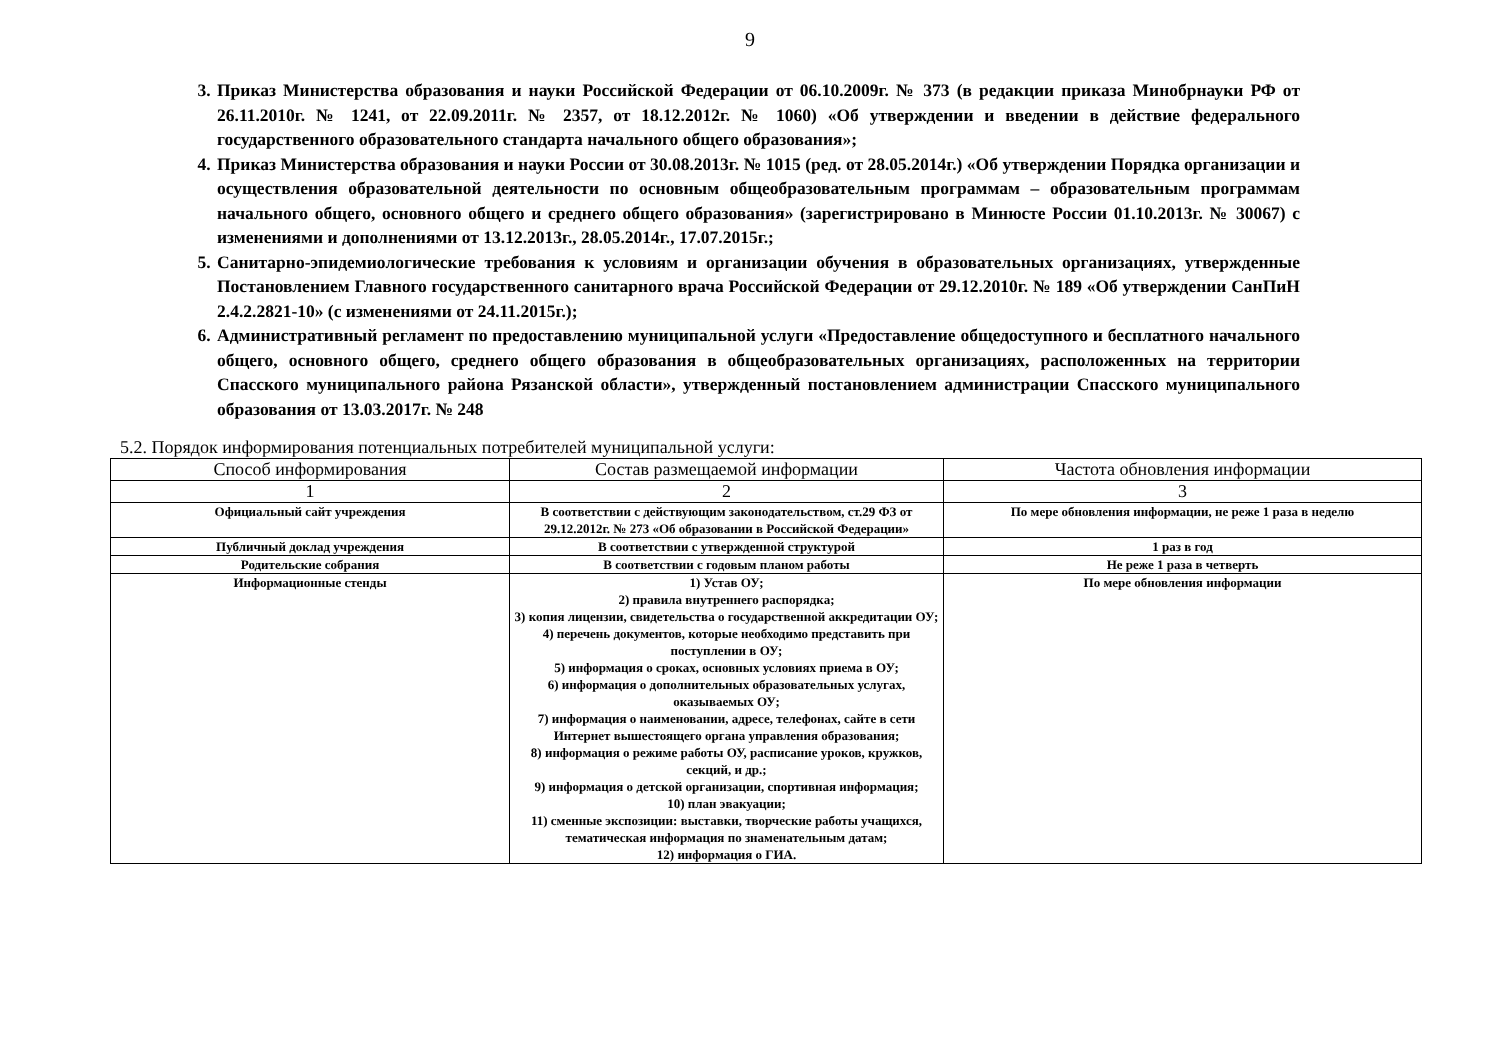9
3. Приказ Министерства образования и науки Российской Федерации от 06.10.2009г. № 373 (в редакции приказа Минобрнауки РФ от 26.11.2010г. № 1241, от 22.09.2011г. № 2357, от 18.12.2012г. № 1060) «Об утверждении и введении в действие федерального государственного образовательного стандарта начального общего образования»;
4. Приказ Министерства образования и науки России от 30.08.2013г. № 1015 (ред. от 28.05.2014г.) «Об утверждении Порядка организации и осуществления образовательной деятельности по основным общеобразовательным программам – образовательным программам начального общего, основного общего и среднего общего образования» (зарегистрировано в Минюсте России 01.10.2013г. № 30067) с изменениями и дополнениями от 13.12.2013г., 28.05.2014г., 17.07.2015г.;
5. Санитарно-эпидемиологические требования к условиям и организации обучения в образовательных организациях, утвержденные Постановлением Главного государственного санитарного врача Российской Федерации от 29.12.2010г. № 189 «Об утверждении СанПиН 2.4.2.2821-10» (с изменениями от 24.11.2015г.);
6. Административный регламент по предоставлению муниципальной услуги «Предоставление общедоступного и бесплатного начального общего, основного общего, среднего общего образования в общеобразовательных организациях, расположенных на территории Спасского муниципального района Рязанской области», утвержденный постановлением администрации Спасского муниципального образования от 13.03.2017г. № 248
5.2. Порядок информирования потенциальных потребителей муниципальной услуги:
| Способ информирования | Состав размещаемой информации | Частота обновления информации |
| --- | --- | --- |
| 1 | 2 | 3 |
| Официальный сайт учреждения | В соответствии с действующим законодательством, ст.29 ФЗ от 29.12.2012г. № 273 «Об образовании в Российской Федерации» | По мере обновления информации, не реже 1 раза в неделю |
| Публичный доклад учреждения | В соответствии с утвержденной структурой | 1 раз в год |
| Родительские собрания | В соответствии с годовым планом работы | Не реже 1 раза в четверть |
| Информационные стенды | 1) Устав ОУ; 2) правила внутреннего распорядка; 3) копия лицензии, свидетельства о государственной аккредитации ОУ; 4) перечень документов, которые необходимо представить при поступлении в ОУ; 5) информация о сроках, основных условиях приема в ОУ; 6) информация о дополнительных образовательных услугах, оказываемых ОУ; 7) информация о наименовании, адресе, телефонах, сайте в сети Интернет вышестоящего органа управления образования; 8) информация о режиме работы ОУ, расписание уроков, кружков, секций, и др.; 9) информация о детской организации, спортивная информация; 10) план эвакуации; 11) сменные экспозиции: выставки, творческие работы учащихся, тематическая информация по знаменательным датам; 12) информация о ГИА. | По мере обновления информации |